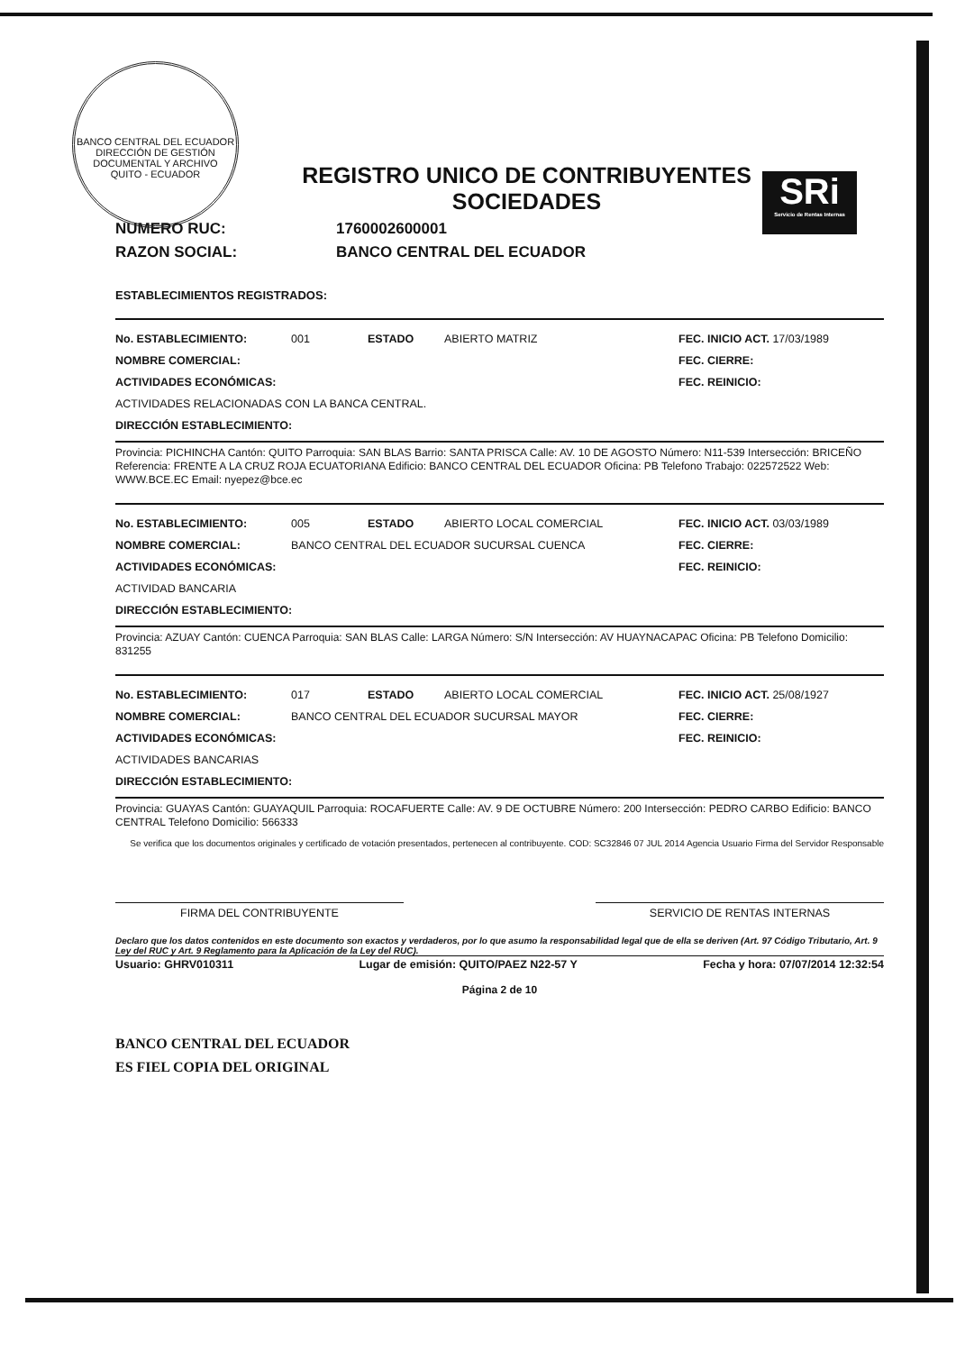BANCO CENTRAL DEL ECUADOR
DIRECCIÓN DE GESTIÓN DOCUMENTAL Y ARCHIVO
QUITO - ECUADOR
SRi
Servicio de Rentas Internas
REGISTRO UNICO DE CONTRIBUYENTES
SOCIEDADES
NUMERO RUC: 1760002600001
RAZON SOCIAL: BANCO CENTRAL DEL ECUADOR
ESTABLECIMIENTOS REGISTRADOS:
No. ESTABLECIMIENTO: 001 ESTADO ABIERTO MATRIZ FEC. INICIO ACT. 17/03/1989
NOMBRE COMERCIAL: FEC. CIERRE:
ACTIVIDADES ECONÓMICAS: FEC. REINICIO:
ACTIVIDADES RELACIONADAS CON LA BANCA CENTRAL.
DIRECCIÓN ESTABLECIMIENTO:
Provincia: PICHINCHA Cantón: QUITO Parroquia: SAN BLAS Barrio: SANTA PRISCA Calle: AV. 10 DE AGOSTO Número: N11-539 Intersección: BRICEÑO Referencia: FRENTE A LA CRUZ ROJA ECUATORIANA Edificio: BANCO CENTRAL DEL ECUADOR Oficina: PB Telefono Trabajo: 022572522 Web: WWW.BCE.EC Email: nyepez@bce.ec
No. ESTABLECIMIENTO: 005 ESTADO ABIERTO LOCAL COMERCIAL FEC. INICIO ACT. 03/03/1989
NOMBRE COMERCIAL: BANCO CENTRAL DEL ECUADOR SUCURSAL CUENCA FEC. CIERRE:
ACTIVIDADES ECONÓMICAS: FEC. REINICIO:
ACTIVIDAD BANCARIA
DIRECCIÓN ESTABLECIMIENTO:
Provincia: AZUAY Cantón: CUENCA Parroquia: SAN BLAS Calle: LARGA Número: S/N Intersección: AV HUAYNACAPAC Oficina: PB Telefono Domicilio: 831255
No. ESTABLECIMIENTO: 017 ESTADO ABIERTO LOCAL COMERCIAL FEC. INICIO ACT. 25/08/1927
NOMBRE COMERCIAL: BANCO CENTRAL DEL ECUADOR SUCURSAL MAYOR FEC. CIERRE:
ACTIVIDADES ECONÓMICAS: FEC. REINICIO:
ACTIVIDADES BANCARIAS
DIRECCIÓN ESTABLECIMIENTO:
Provincia: GUAYAS Cantón: GUAYAQUIL Parroquia: ROCAFUERTE Calle: AV. 9 DE OCTUBRE Número: 200 Intersección: PEDRO CARBO Edificio: BANCO CENTRAL Telefono Domicilio: 566333
Se verifica que los documentos originales y certificado de votación presentados, pertenecen al contribuyente. COD: SC32846 07 JUL 2014 Agencia Usuario Firma del Servidor Responsable
FIRMA DEL CONTRIBUYENTE SERVICIO DE RENTAS INTERNAS
Declaro que los datos contenidos en este documento son exactos y verdaderos, por lo que asumo la responsabilidad legal que de ella se deriven (Art. 97 Código Tributario, Art. 9 Ley del RUC y Art. 9 Reglamento para la Aplicación de la Ley del RUC).
Usuario: GHRV010311 Lugar de emisión: QUITO/PAEZ N22-57 Y Fecha y hora: 07/07/2014 12:32:54
Página 2 de 10
BANCO CENTRAL DEL ECUADOR
ES FIEL COPIA DEL ORIGINAL